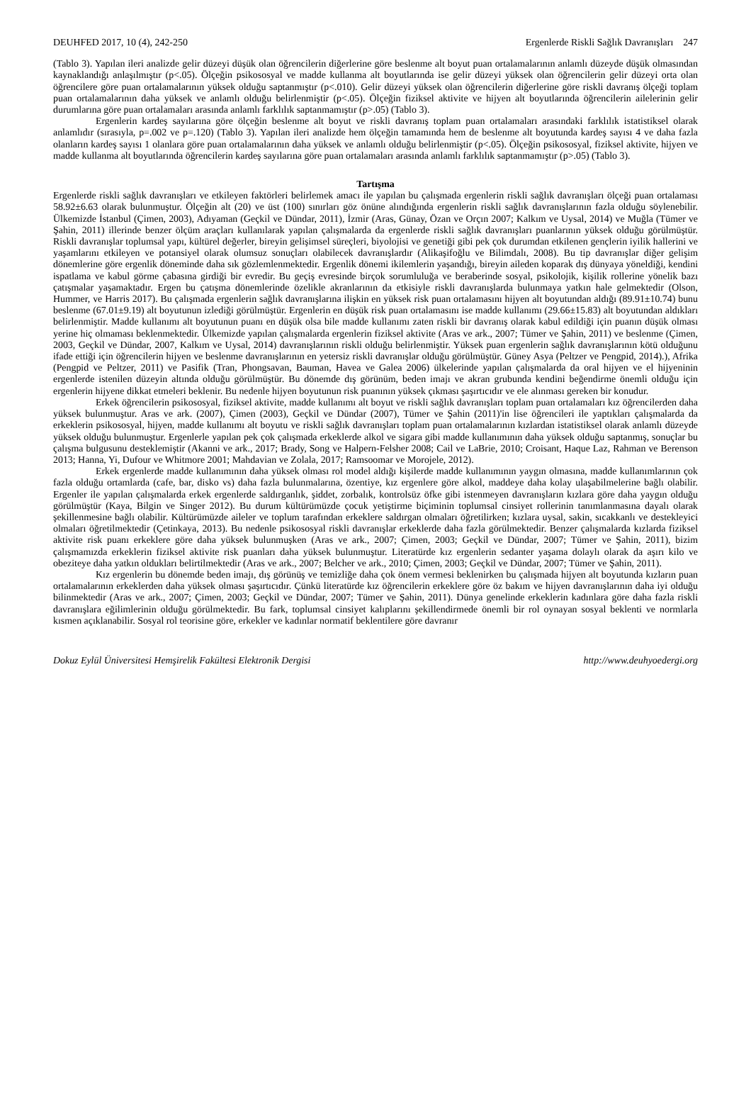DEUHFED 2017, 10 (4), 242-250 Ergenlerde Riskli Sağlık Davranışları 247
(Tablo 3). Yapılan ileri analizde gelir düzeyi düşük olan öğrencilerin diğerlerine göre beslenme alt boyut puan ortalamalarının anlamlı düzeyde düşük olmasından kaynaklandığı anlaşılmıştır (p<.05). Ölçeğin psikososyal ve madde kullanma alt boyutlarında ise gelir düzeyi yüksek olan öğrencilerin gelir düzeyi orta olan öğrencilere göre puan ortalamalarının yüksek olduğu saptanmıştır (p<.010). Gelir düzeyi yüksek olan öğrencilerin diğerlerine göre riskli davranış ölçeği toplam puan ortalamalarının daha yüksek ve anlamlı olduğu belirlenmiştir (p<.05). Ölçeğin fiziksel aktivite ve hijyen alt boyutlarında öğrencilerin ailelerinin gelir durumlarına göre puan ortalamaları arasında anlamlı farklılık saptanmamıştır (p>.05) (Tablo 3).
Ergenlerin kardeş sayılarına göre ölçeğin beslenme alt boyut ve riskli davranış toplam puan ortalamaları arasındaki farklılık istatistiksel olarak anlamlıdır (sırasıyla, p=.002 ve p=.120) (Tablo 3). Yapılan ileri analizde hem ölçeğin tamamında hem de beslenme alt boyutunda kardeş sayısı 4 ve daha fazla olanların kardeş sayısı 1 olanlara göre puan ortalamalarının daha yüksek ve anlamlı olduğu belirlenmiştir (p<.05). Ölçeğin psikososyal, fiziksel aktivite, hijyen ve madde kullanma alt boyutlarında öğrencilerin kardeş sayılarına göre puan ortalamaları arasında anlamlı farklılık saptanmamıştır (p>.05) (Tablo 3).
Tartışma
Ergenlerde riskli sağlık davranışları ve etkileyen faktörleri belirlemek amacı ile yapılan bu çalışmada ergenlerin riskli sağlık davranışları ölçeği puan ortalaması 58.92±6.63 olarak bulunmuştur. Ölçeğin alt (20) ve üst (100) sınırları göz önüne alındığında ergenlerin riskli sağlık davranışlarının fazla olduğu söylenebilir. Ülkemizde İstanbul (Çimen, 2003), Adıyaman (Geçkil ve Dündar, 2011), İzmir (Aras, Günay, Özan ve Orçın 2007; Kalkım ve Uysal, 2014) ve Muğla (Tümer ve Şahin, 2011) illerinde benzer ölçüm araçları kullanılarak yapılan çalışmalarda da ergenlerde riskli sağlık davranışları puanlarının yüksek olduğu görülmüştür. Riskli davranışlar toplumsal yapı, kültürel değerler, bireyin gelişimsel süreçleri, biyolojisi ve genetiği gibi pek çok durumdan etkilenen gençlerin iyilik hallerini ve yaşamlarını etkileyen ve potansiyel olarak olumsuz sonuçları olabilecek davranışlardır (Alikaşifoğlu ve Bilimdalı, 2008). Bu tip davranışlar diğer gelişim dönemlerine göre ergenlik döneminde daha sık gözlemlenmektedir. Ergenlik dönemi ikilemlerin yaşandığı, bireyin aileden koparak dış dünyaya yöneldiği, kendini ispatlama ve kabul görme çabasına girdiği bir evredir. Bu geçiş evresinde birçok sorumluluğa ve beraberinde sosyal, psikolojik, kişilik rollerine yönelik bazı çatışmalar yaşamaktadır. Ergen bu çatışma dönemlerinde özelikle akranlarının da etkisiyle riskli davranışlarda bulunmaya yatkın hale gelmektedir (Olson, Hummer, ve Harris 2017). Bu çalışmada ergenlerin sağlık davranışlarına ilişkin en yüksek risk puan ortalamasını hijyen alt boyutundan aldığı (89.91±10.74) bunu beslenme (67.01±9.19) alt boyutunun izlediği görülmüştür. Ergenlerin en düşük risk puan ortalamasını ise madde kullanımı (29.66±15.83) alt boyutundan aldıkları belirlenmiştir. Madde kullanımı alt boyutunun puanı en düşük olsa bile madde kullanımı zaten riskli bir davranış olarak kabul edildiği için puanın düşük olması yerine hiç olmaması beklenmektedir. Ülkemizde yapılan çalışmalarda ergenlerin fiziksel aktivite (Aras ve ark., 2007; Tümer ve Şahin, 2011) ve beslenme (Çimen, 2003, Geçkil ve Dündar, 2007, Kalkım ve Uysal, 2014) davranışlarının riskli olduğu belirlenmiştir. Yüksek puan ergenlerin sağlık davranışlarının kötü olduğunu ifade ettiği için öğrencilerin hijyen ve beslenme davranışlarının en yetersiz riskli davranışlar olduğu görülmüştür. Güney Asya (Peltzer ve Pengpid, 2014).), Afrika (Pengpid ve Peltzer, 2011) ve Pasifik (Tran, Phongsavan, Bauman, Havea ve Galea 2006) ülkelerinde yapılan çalışmalarda da oral hijyen ve el hijyeninin ergenlerde istenilen düzeyin altında olduğu görülmüştür. Bu dönemde dış görünüm, beden imajı ve akran grubunda kendini beğendirme önemli olduğu için ergenlerin hijyene dikkat etmeleri beklenir. Bu nedenle hijyen boyutunun risk puanının yüksek çıkması şaşırtıcıdır ve ele alınması gereken bir konudur.
Erkek öğrencilerin psikososyal, fiziksel aktivite, madde kullanımı alt boyut ve riskli sağlık davranışları toplam puan ortalamaları kız öğrencilerden daha yüksek bulunmuştur. Aras ve ark. (2007), Çimen (2003), Geçkil ve Dündar (2007), Tümer ve Şahin (2011)'in lise öğrencileri ile yaptıkları çalışmalarda da erkeklerin psikososyal, hijyen, madde kullanımı alt boyutu ve riskli sağlık davranışları toplam puan ortalamalarının kızlardan istatistiksel olarak anlamlı düzeyde yüksek olduğu bulunmuştur. Ergenlerle yapılan pek çok çalışmada erkeklerde alkol ve sigara gibi madde kullanımının daha yüksek olduğu saptanmış, sonuçlar bu çalışma bulgusunu desteklemiştir (Akanni ve ark., 2017; Brady, Song ve Halpern-Felsher 2008; Cail ve LaBrie, 2010; Croisant, Haque Laz, Rahman ve Berenson 2013; Hanna, Yi, Dufour ve Whitmore 2001; Mahdavian ve Zolala, 2017; Ramsoomar ve Morojele, 2012).
Erkek ergenlerde madde kullanımının daha yüksek olması rol model aldığı kişilerde madde kullanımının yaygın olmasına, madde kullanımlarının çok fazla olduğu ortamlarda (cafe, bar, disko vs) daha fazla bulunmalarına, özentiye, kız ergenlere göre alkol, maddeye daha kolay ulaşabilmelerine bağlı olabilir. Ergenler ile yapılan çalışmalarda erkek ergenlerde saldırganlık, şiddet, zorbalık, kontrolsüz öfke gibi istenmeyen davranışların kızlara göre daha yaygın olduğu görülmüştür (Kaya, Bilgin ve Singer 2012). Bu durum kültürümüzde çocuk yetiştirme biçiminin toplumsal cinsiyet rollerinin tanımlanmasına dayalı olarak şekillenmesine bağlı olabilir. Kültürümüzde aileler ve toplum tarafından erkeklere saldırgan olmaları öğretilirken; kızlara uysal, sakin, sıcakkanlı ve destekleyici olmaları öğretilmektedir (Çetinkaya, 2013). Bu nedenle psikososyal riskli davranışlar erkeklerde daha fazla görülmektedir. Benzer çalışmalarda kızlarda fiziksel aktivite risk puanı erkeklere göre daha yüksek bulunmuşken (Aras ve ark., 2007; Çimen, 2003; Geçkil ve Dündar, 2007; Tümer ve Şahin, 2011), bizim çalışmamızda erkeklerin fiziksel aktivite risk puanları daha yüksek bulunmuştur. Literatürde kız ergenlerin sedanter yaşama dolaylı olarak da aşırı kilo ve obeziteye daha yatkın oldukları belirtilmektedir (Aras ve ark., 2007; Belcher ve ark., 2010; Çimen, 2003; Geçkil ve Dündar, 2007; Tümer ve Şahin, 2011).
Kız ergenlerin bu dönemde beden imajı, dış görünüş ve temizliğe daha çok önem vermesi beklenirken bu çalışmada hijyen alt boyutunda kızların puan ortalamalarının erkeklerden daha yüksek olması şaşırtıcıdır. Çünkü literatürde kız öğrencilerin erkeklere göre öz bakım ve hijyen davranışlarının daha iyi olduğu bilinmektedir (Aras ve ark., 2007; Çimen, 2003; Geçkil ve Dündar, 2007; Tümer ve Şahin, 2011). Dünya genelinde erkeklerin kadınlara göre daha fazla riskli davranışlara eğilimlerinin olduğu görülmektedir. Bu fark, toplumsal cinsiyet kalıplarını şekillendirmede önemli bir rol oynayan sosyal beklenti ve normlarla kısmen açıklanabilir. Sosyal rol teorisine göre, erkekler ve kadınlar normatif beklentilere göre davranır
Dokuz Eylül Üniversitesi Hemşirelik Fakültesi Elektronik Dergisi http://www.deuhyoedergi.org